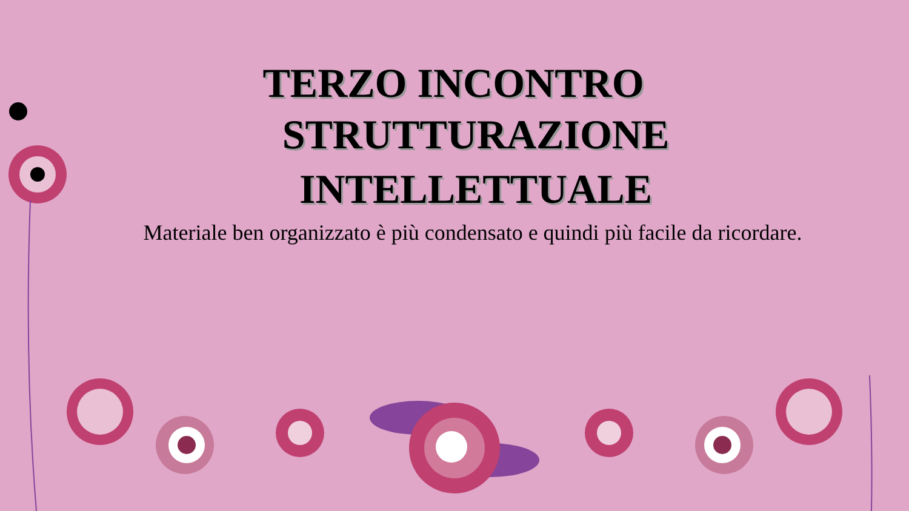TERZO INCONTRO
STRUTTURAZIONE
INTELLETTUALE
Materiale ben organizzato è più condensato e quindi più facile da ricordare.